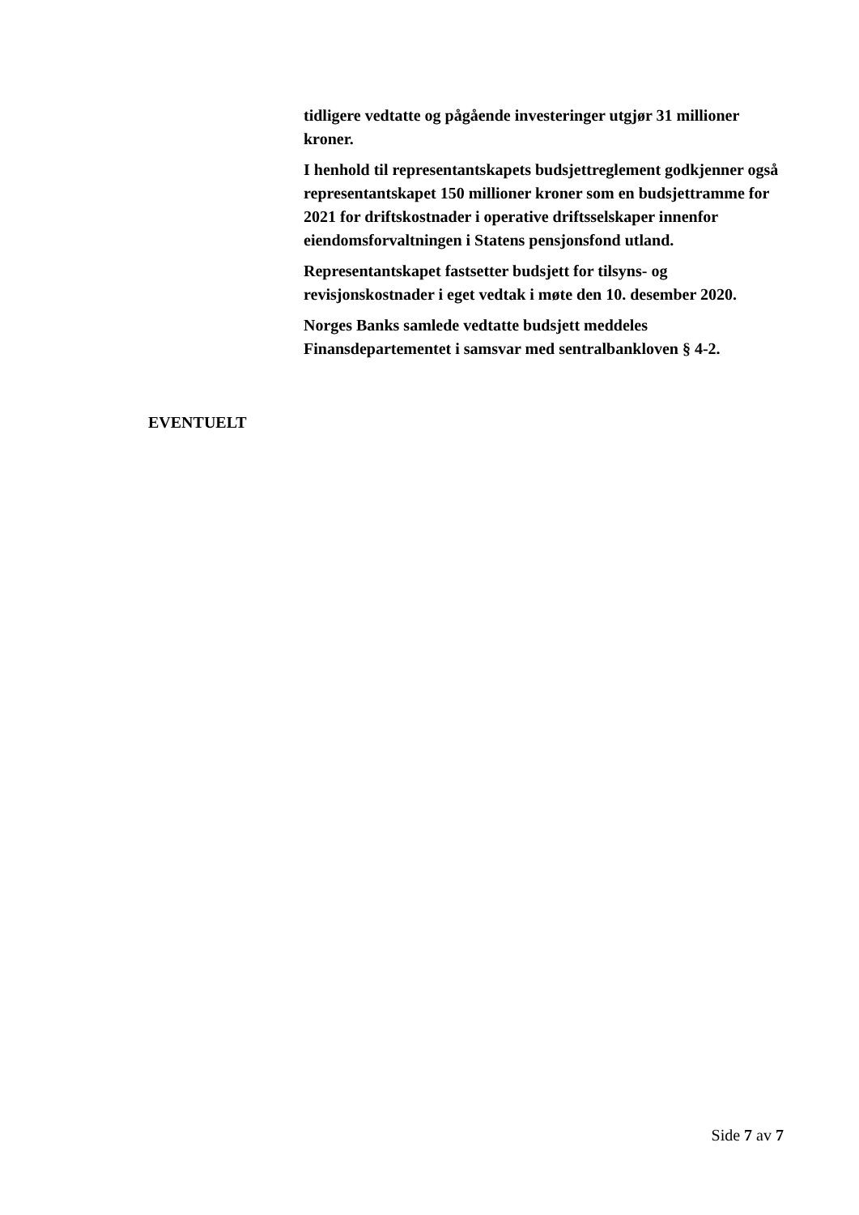tidligere vedtatte og pågående investeringer utgjør 31 millioner kroner.
I henhold til representantskapets budsjettreglement godkjenner også representantskapet 150 millioner kroner som en budsjettramme for 2021 for driftskostnader i operative driftsselskaper innenfor eiendomsforvaltningen i Statens pensjonsfond utland.
Representantskapet fastsetter budsjett for tilsyns- og revisjonskostnader i eget vedtak i møte den 10. desember 2020.
Norges Banks samlede vedtatte budsjett meddeles Finansdepartementet i samsvar med sentralbankloven § 4-2.
EVENTUELT
Side 7 av 7